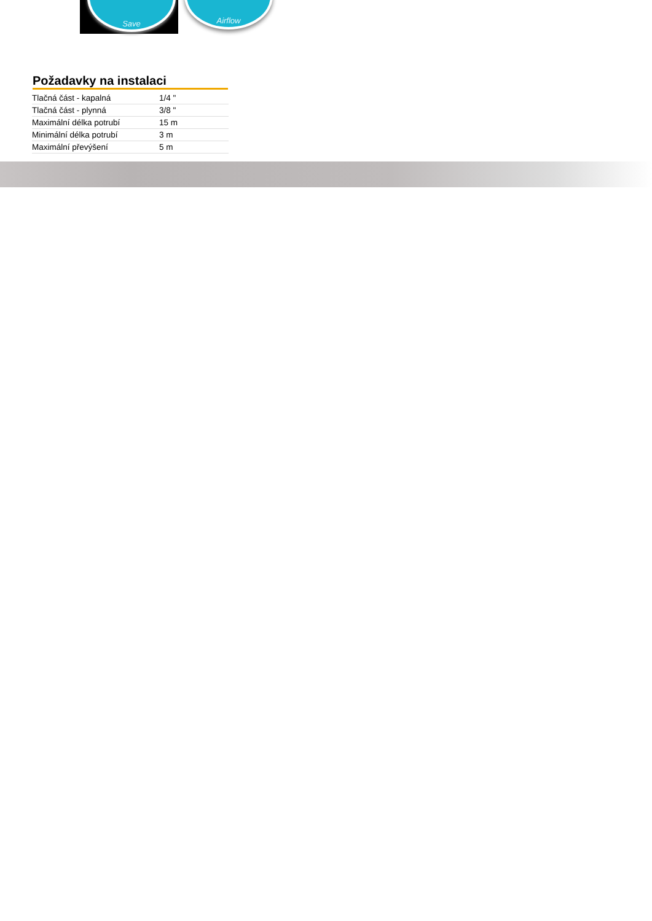Save Airflow
Požadavky na instalaci
| Tlačná část - kapalná | 1/4 " |
| Tlačná část - plynná | 3/8 " |
| Maximální délka potrubí | 15 m |
| Minimální délka potrubí | 3 m |
| Maximální převýšení | 5 m |